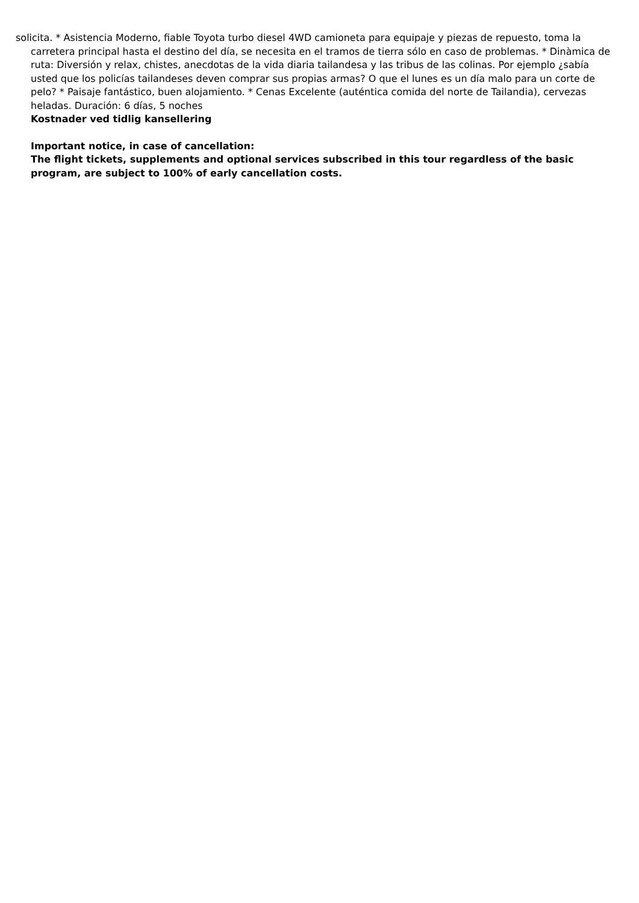solicita. * Asistencia Moderno, fiable Toyota turbo diesel 4WD camioneta para equipaje y piezas de repuesto, toma la carretera principal hasta el destino del día, se necesita en el tramos de tierra sólo en caso de problemas. * Dinàmica de ruta: Diversión y relax, chistes, anecdotas de la vida diaria tailandesa y las tribus de las colinas. Por ejemplo ¿sabía usted que los policías tailandeses deven comprar sus propias armas? O que el lunes es un día malo para un corte de pelo? * Paisaje fantástico, buen alojamiento. * Cenas Excelente (auténtica comida del norte de Tailandia), cervezas heladas. Duración: 6 días, 5 noches
Kostnader ved tidlig kansellering
Important notice, in case of cancellation:
The flight tickets, supplements and optional services subscribed in this tour regardless of the basic program, are subject to 100% of early cancellation costs.